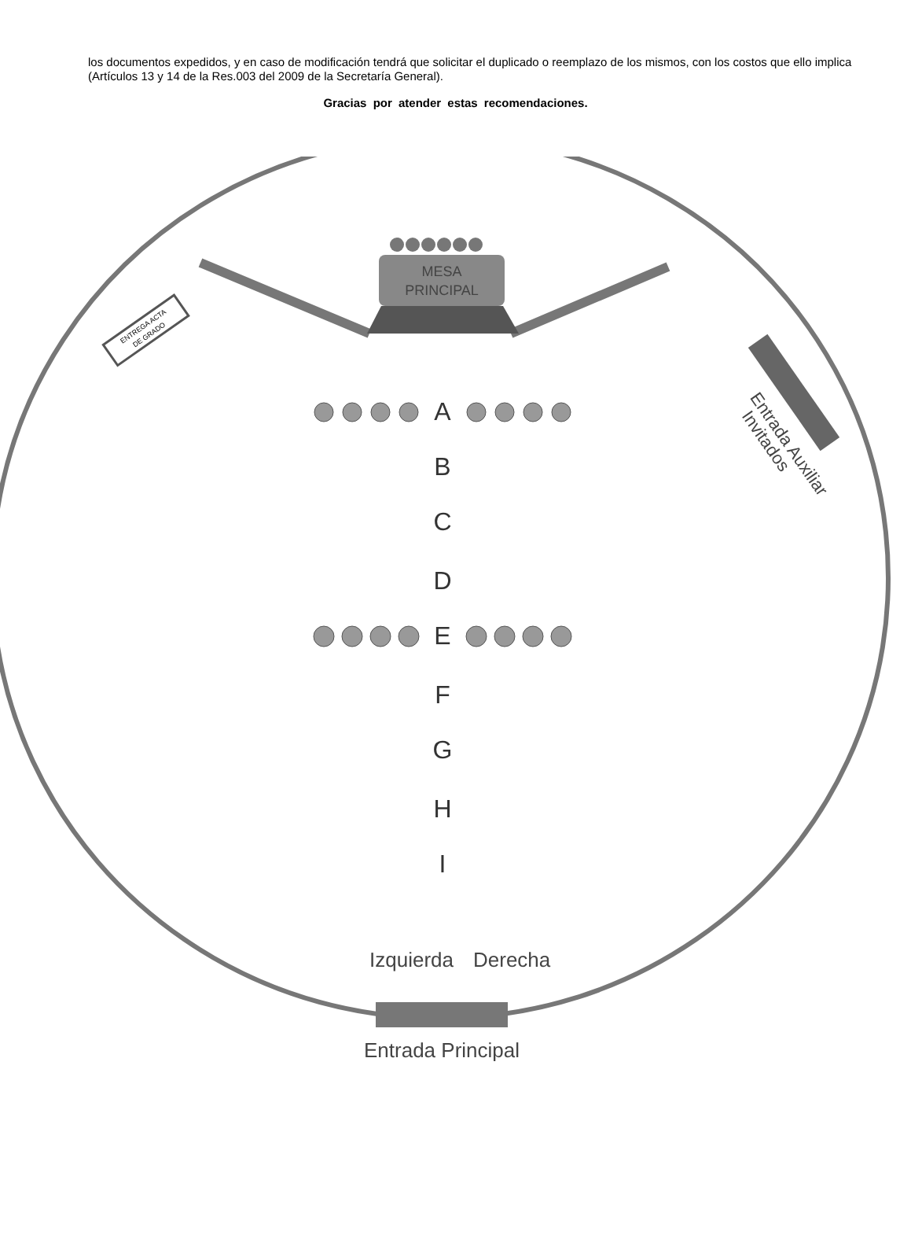los documentos expedidos, y en caso de modificación tendrá que solicitar el duplicado o reemplazo de los mismos, con los costos que ello implica (Artículos 13 y 14 de la Res.003 del 2009 de la Secretaría General).
Gracias por atender estas recomendaciones.
MESA
PRINCIPAL
ENTREGA ACTA
DE GRADO
Entrada Auxiliar
Invitados
A
B
C
D
E
F
G
H
I
Izquierda
Derecha
Entrada Principal